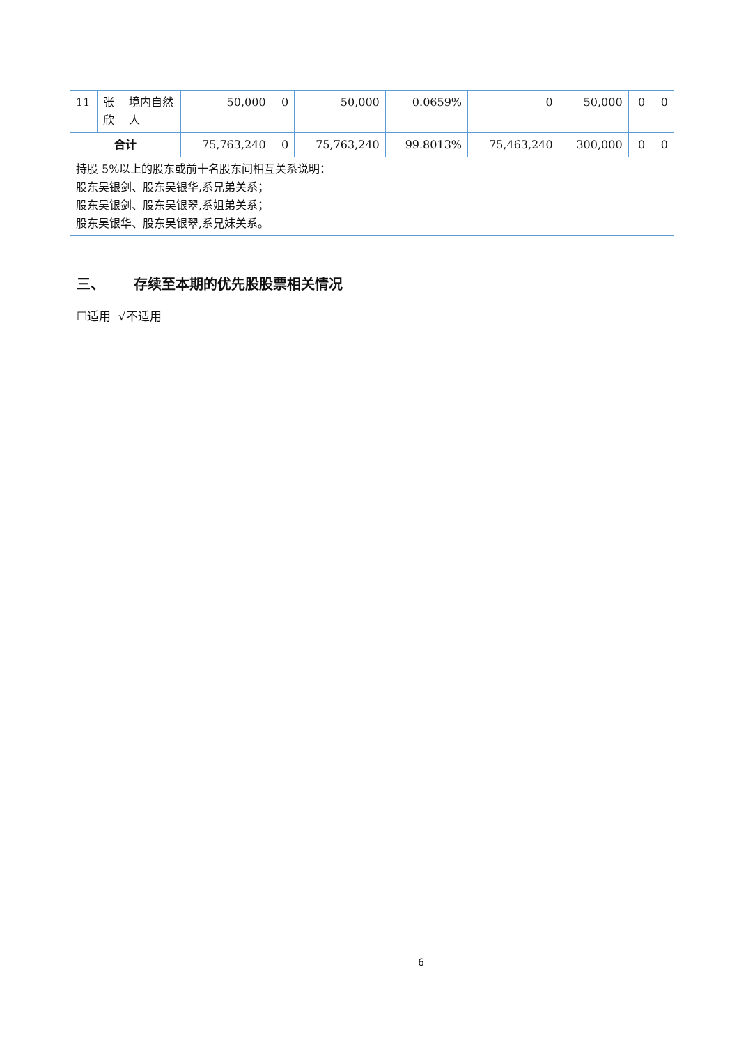| 11 | 张欣 | 境内自然人 | 50,000 | 0 | 50,000 | 0.0659% | 0 | 50,000 | 0 | 0 |
| 合计 | | | 75,763,240 | 0 | 75,763,240 | 99.8013% | 75,463,240 | 300,000 | 0 | 0 |
| 持股 5%以上的股东或前十名股东间相互关系说明： 股东吴银剑、股东吴银华,系兄弟关系； 股东吴银剑、股东吴银翠,系姐弟关系； 股东吴银华、股东吴银翠,系兄妹关系。 | | | | | | | | | | |
三、 存续至本期的优先股股票相关情况
☐适用 √不适用
6